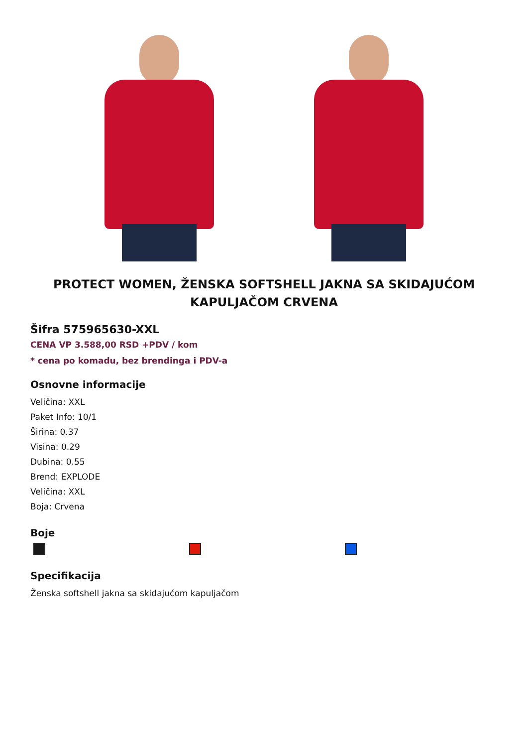PROTECT WOMEN, ŽENSKA SOFTSHELL JAKNA SA SKIDAJUĆOM KAPULJAČOM CRVENA
Šifra 575965630-XXL
CENA VP 3.588,00 RSD +PDV / kom
* cena po komadu, bez brendinga i PDV-a
Osnovne informacije
Veličina: XXL
Paket Info: 10/1
Širina: 0.37
Visina: 0.29
Dubina: 0.55
Brend: EXPLODE
Veličina: XXL
Boja: Crvena
Boje
Specifikacija
Ženska softshell jakna sa skidajućom kapuljačom